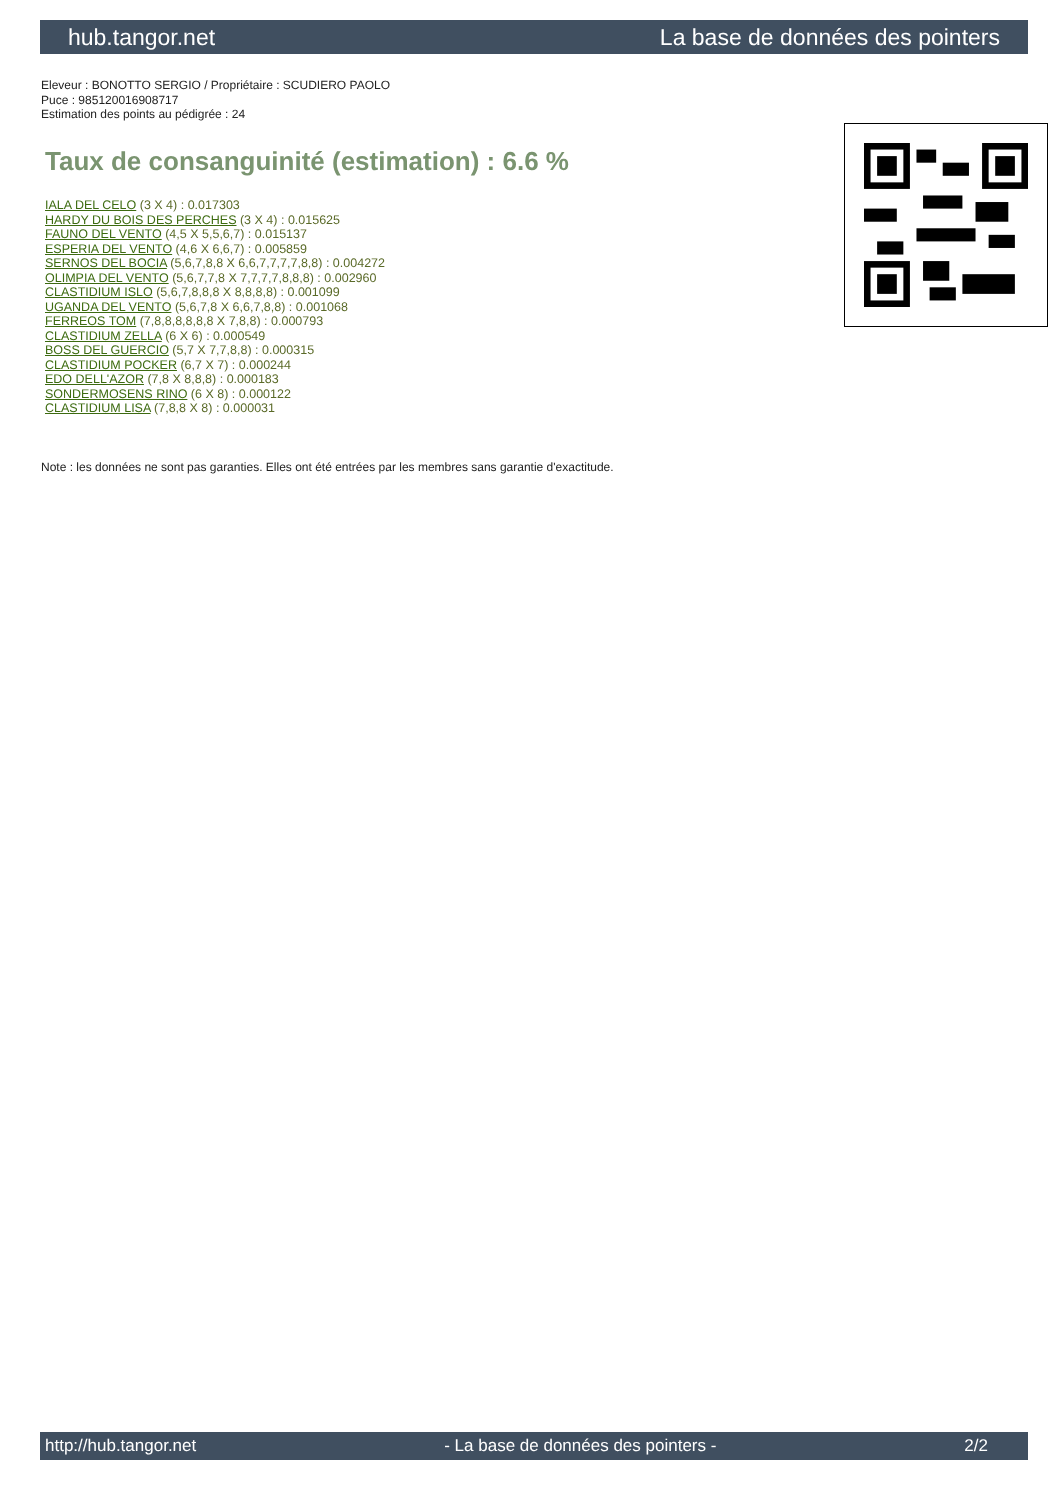hub.tangor.net La base de données des pointers
Eleveur : BONOTTO SERGIO / Propriétaire : SCUDIERO PAOLO
Puce : 985120016908717
Estimation des points au pédigrée : 24
Taux de consanguinité (estimation) : 6.6 %
IALA DEL CELO (3 X 4) : 0.017303
HARDY DU BOIS DES PERCHES (3 X 4) : 0.015625
FAUNO DEL VENTO (4,5 X 5,5,6,7) : 0.015137
ESPERIA DEL VENTO (4,6 X 6,6,7) : 0.005859
SERNOS DEL BOCIA (5,6,7,8,8 X 6,6,7,7,7,7,8,8) : 0.004272
OLIMPIA DEL VENTO (5,6,7,7,8 X 7,7,7,7,8,8,8) : 0.002960
CLASTIDIUM ISLO (5,6,7,8,8,8 X 8,8,8,8) : 0.001099
UGANDA DEL VENTO (5,6,7,8 X 6,6,7,8,8) : 0.001068
FERREOS TOM (7,8,8,8,8,8,8 X 7,8,8) : 0.000793
CLASTIDIUM ZELLA (6 X 6) : 0.000549
BOSS DEL GUERCIO (5,7 X 7,7,8,8) : 0.000315
CLASTIDIUM POCKER (6,7 X 7) : 0.000244
EDO DELL'AZOR (7,8 X 8,8,8) : 0.000183
SONDERMOSENS RINO (6 X 8) : 0.000122
CLASTIDIUM LISA (7,8,8 X 8) : 0.000031
Note : les données ne sont pas garanties. Elles ont été entrées par les membres sans garantie d'exactitude.
http://hub.tangor.net - La base de données des pointers - 2/2